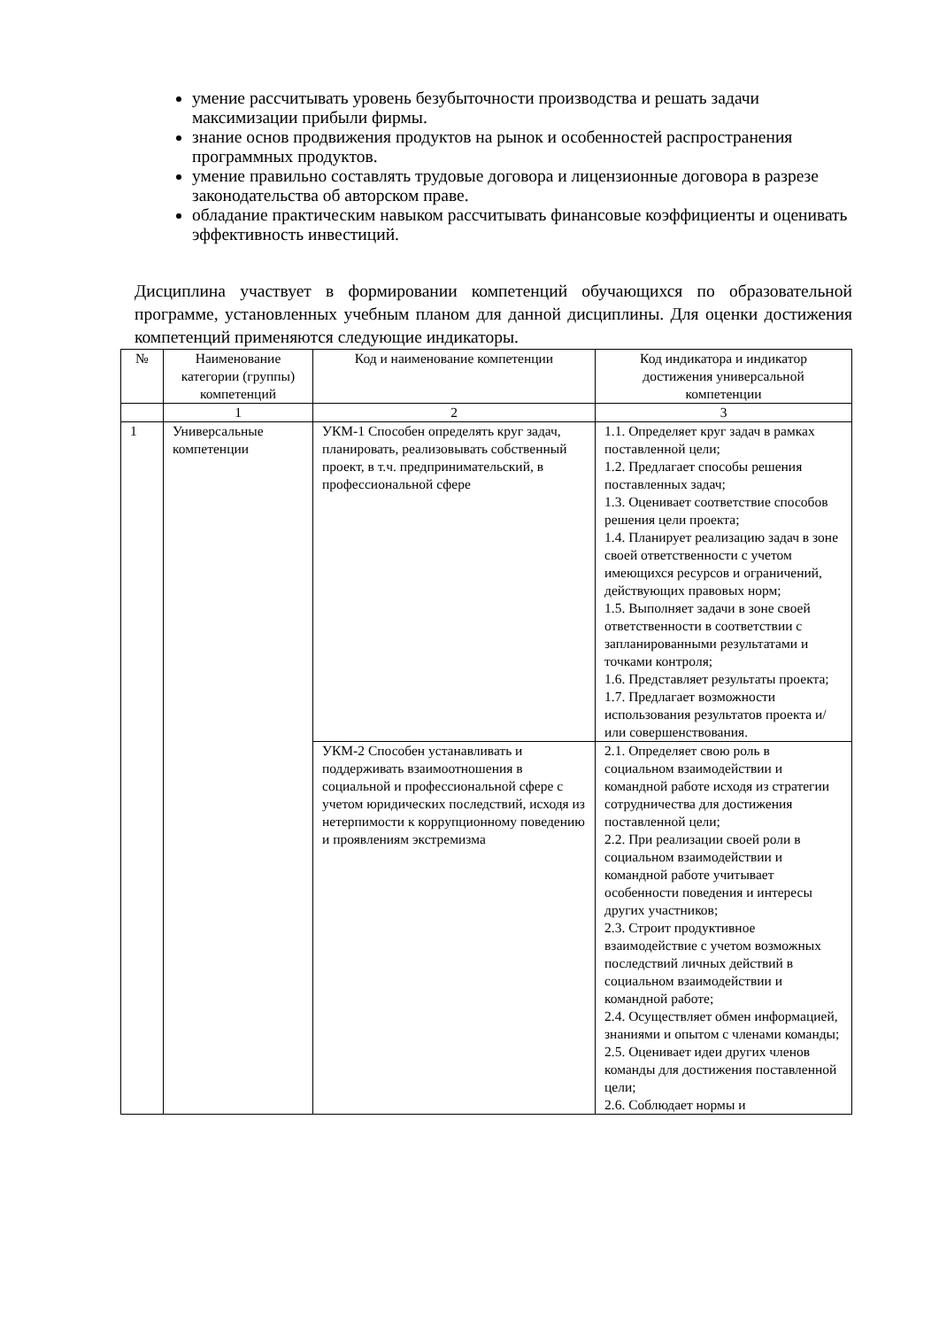умение рассчитывать уровень безубыточности производства и решать задачи максимизации прибыли фирмы.
знание основ продвижения продуктов на рынок и особенностей распространения программных продуктов.
умение правильно составлять трудовые договора и лицензионные договора в разрезе законодательства об авторском праве.
обладание практическим навыком рассчитывать финансовые коэффициенты и оценивать эффективность инвестиций.
Дисциплина участвует в формировании компетенций обучающихся по образовательной программе, установленных учебным планом для данной дисциплины. Для оценки достижения компетенций применяются следующие индикаторы.
| № | Наименование категории (группы) компетенций | Код и наименование компетенции | Код индикатора и индикатор достижения универсальной компетенции |
| --- | --- | --- | --- |
| | 1 | 2 | 3 |
| 1 | Универсальные компетенции | УКМ-1 Способен определять круг задач, планировать, реализовывать собственный проект, в т.ч. предпринимательский, в профессиональной сфере | 1.1. Определяет круг задач в рамках поставленной цели; 1.2. Предлагает способы решения поставленных задач; 1.3. Оценивает соответствие способов решения цели проекта; 1.4. Планирует реализацию задач в зоне своей ответственности с учетом имеющихся ресурсов и ограничений, действующих правовых норм; 1.5. Выполняет задачи в зоне своей ответственности в соответствии с запланированными результатами и точками контроля; 1.6. Представляет результаты проекта; 1.7. Предлагает возможности использования результатов проекта и/или совершенствования. |
| | | УКМ-2 Способен устанавливать и поддерживать взаимоотношения в социальной и профессиональной сфере с учетом юридических последствий, исходя из нетерпимости к коррупционному поведению и проявлениям экстремизма | 2.1. Определяет свою роль в социальном взаимодействии и командной работе исходя из стратегии сотрудничества для достижения поставленной цели; 2.2. При реализации своей роли в социальном взаимодействии и командной работе учитывает особенности поведения и интересы других участников; 2.3. Строит продуктивное взаимодействие с учетом возможных последствий личных действий в социальном взаимодействии и командной работе; 2.4. Осуществляет обмен информацией, знаниями и опытом с членами команды; 2.5. Оценивает идеи других членов команды для достижения поставленной цели; 2.6. Соблюдает нормы и |